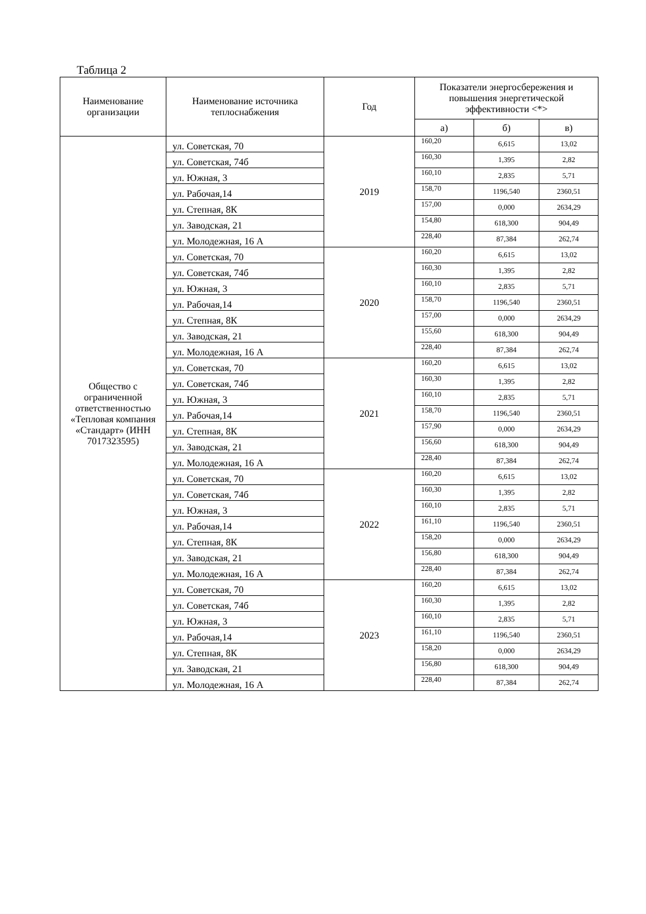Таблица 2
| Наименование организации | Наименование источника теплоснабжения | Год | Показатели энергосбережения и повышения энергетической эффективности <*> | | |
| --- | --- | --- | --- | --- | --- |
| | | | а) | б) | в) |
| Общество с ограниченной ответственностью «Тепловая компания «Стандарт» (ИНН 7017323595) | ул. Советская, 70 | 2019 | 160,20 | 6,615 | 13,02 |
| | ул. Советская, 74б | | 160,30 | 1,395 | 2,82 |
| | ул. Южная, 3 | | 160,10 | 2,835 | 5,71 |
| | ул. Рабочая,14 | | 158,70 | 1196,540 | 2360,51 |
| | ул. Степная, 8К | | 157,00 | 0,000 | 2634,29 |
| | ул. Заводская, 21 | | 154,80 | 618,300 | 904,49 |
| | ул. Молодежная, 16 А | | 228,40 | 87,384 | 262,74 |
| | ул. Советская, 70 | 2020 | 160,20 | 6,615 | 13,02 |
| | ул. Советская, 74б | | 160,30 | 1,395 | 2,82 |
| | ул. Южная, 3 | | 160,10 | 2,835 | 5,71 |
| | ул. Рабочая,14 | | 158,70 | 1196,540 | 2360,51 |
| | ул. Степная, 8К | | 157,00 | 0,000 | 2634,29 |
| | ул. Заводская, 21 | | 155,60 | 618,300 | 904,49 |
| | ул. Молодежная, 16 А | | 228,40 | 87,384 | 262,74 |
| | ул. Советская, 70 | 2021 | 160,20 | 6,615 | 13,02 |
| | ул. Советская, 74б | | 160,30 | 1,395 | 2,82 |
| | ул. Южная, 3 | | 160,10 | 2,835 | 5,71 |
| | ул. Рабочая,14 | | 158,70 | 1196,540 | 2360,51 |
| | ул. Степная, 8К | | 157,90 | 0,000 | 2634,29 |
| | ул. Заводская, 21 | | 156,60 | 618,300 | 904,49 |
| | ул. Молодежная, 16 А | | 228,40 | 87,384 | 262,74 |
| | ул. Советская, 70 | 2022 | 160,20 | 6,615 | 13,02 |
| | ул. Советская, 74б | | 160,30 | 1,395 | 2,82 |
| | ул. Южная, 3 | | 160,10 | 2,835 | 5,71 |
| | ул. Рабочая,14 | | 161,10 | 1196,540 | 2360,51 |
| | ул. Степная, 8К | | 158,20 | 0,000 | 2634,29 |
| | ул. Заводская, 21 | | 156,80 | 618,300 | 904,49 |
| | ул. Молодежная, 16 А | | 228,40 | 87,384 | 262,74 |
| | ул. Советская, 70 | 2023 | 160,20 | 6,615 | 13,02 |
| | ул. Советская, 74б | | 160,30 | 1,395 | 2,82 |
| | ул. Южная, 3 | | 160,10 | 2,835 | 5,71 |
| | ул. Рабочая,14 | | 161,10 | 1196,540 | 2360,51 |
| | ул. Степная, 8К | | 158,20 | 0,000 | 2634,29 |
| | ул. Заводская, 21 | | 156,80 | 618,300 | 904,49 |
| | ул. Молодежная, 16 А | | 228,40 | 87,384 | 262,74 |